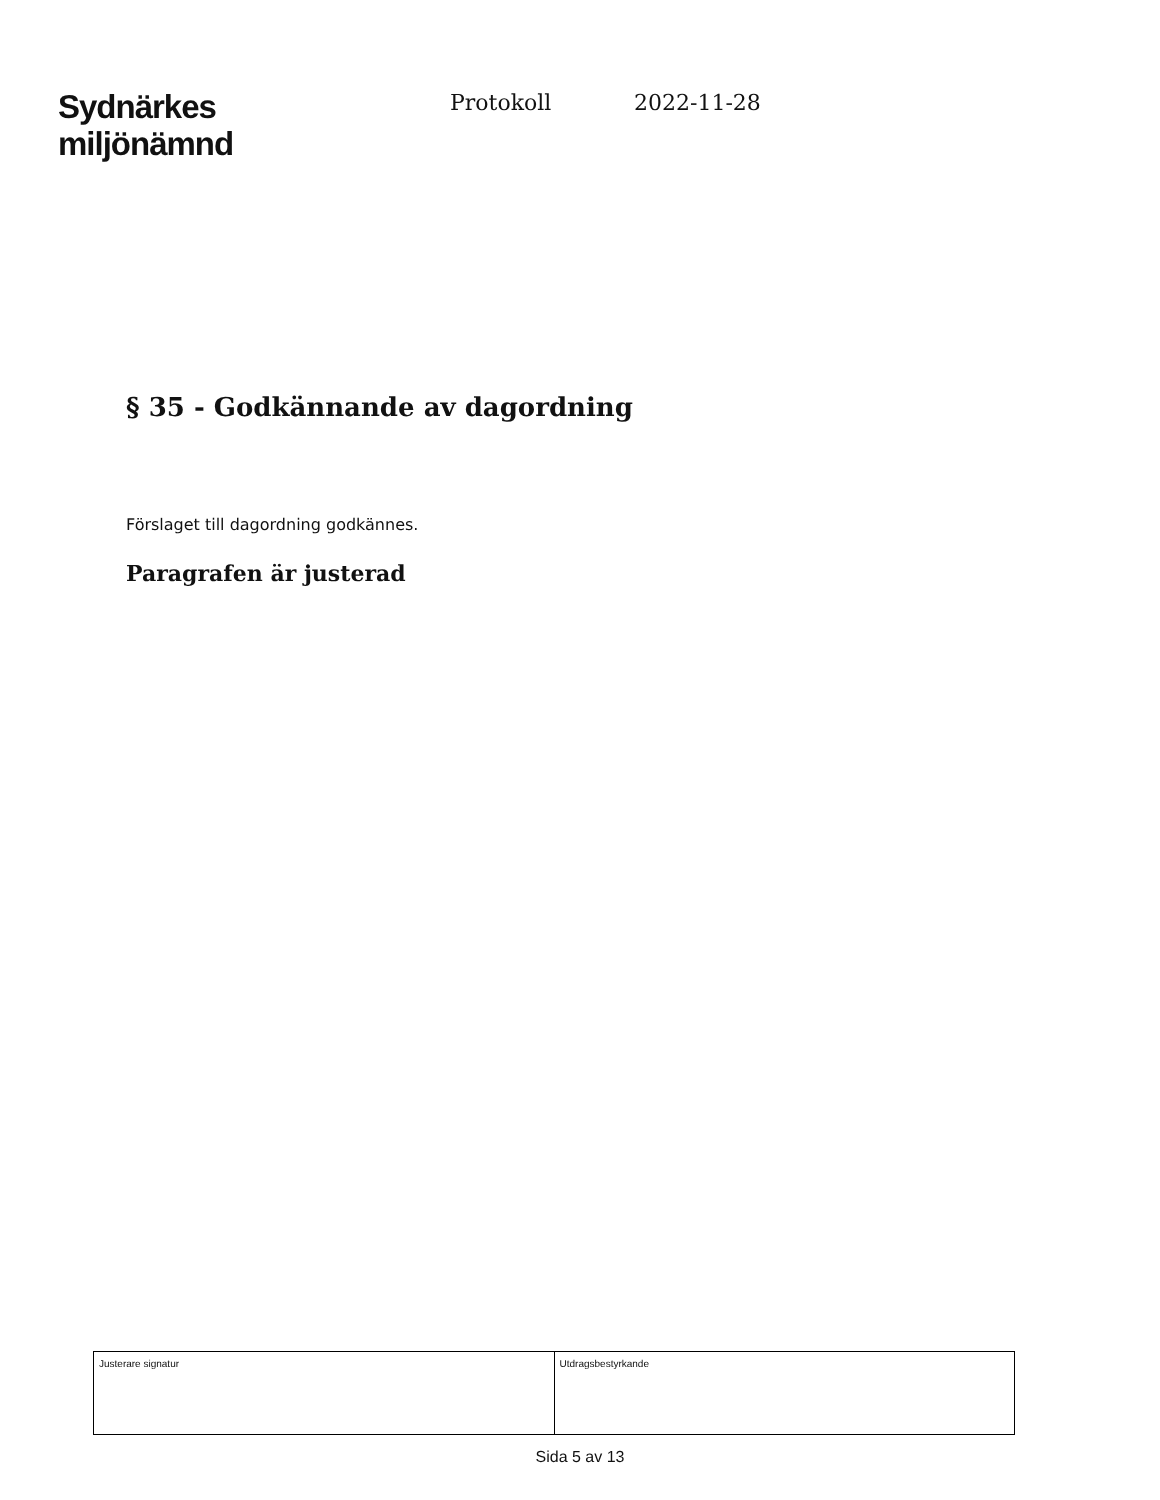Sydnärkes
miljönämnd
Protokoll 2022-11-28
§ 35 - Godkännande av dagordning
Förslaget till dagordning godkännes.
Paragrafen är justerad
| Justerare signatur | Utdragsbestyrkande |
Sida 5 av 13